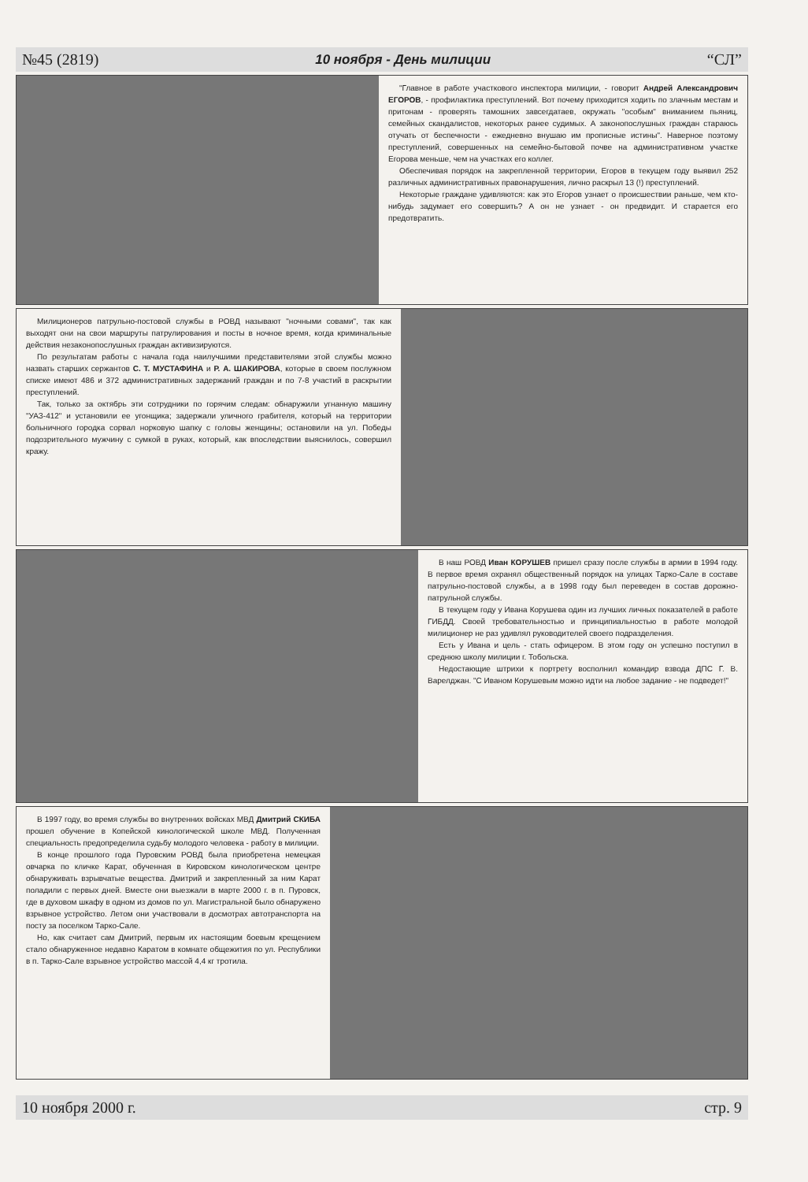№45 (2819) 10 ноября - День милиции “СЛ”
"Главное в работе участкового инспектора милиции, - говорит Андрей Александрович ЕГОРОВ, - профилактика преступлений. Вот почему приходится ходить по злачным местам и притонам - проверять тамошних завсегдатаев, окружать "особым" вниманием пьяниц, семейных скандалистов, некоторых ранее судимых. А законопослушных граждан стараюсь отучать от беспечности - ежедневно внушаю им прописные истины". Наверное поэтому преступлений, совершенных на семейно-бытовой почве на административном участке Егорова меньше, чем на участках его коллег.
Обеспечивая порядок на закрепленной территории, Егоров в текущем году выявил 252 различных административных правонарушения, лично раскрыл 13 (!) преступлений.
Некоторые граждане удивляются: как это Егоров узнает о происшествии раньше, чем кто-нибудь задумает его совершить? А он не узнает - он предвидит. И старается его предотвратить.
Милиционеров патрульно-постовой службы в РОВД называют "ночными совами", так как выходят они на свои маршруты патрулирования и посты в ночное время, когда криминальные действия незаконопослушных граждан активизируются.
По результатам работы с начала года наилучшими представителями этой службы можно назвать старших сержантов С. Т. МУСТАФИНА и Р. А. ШАКИРОВА, которые в своем послужном списке имеют 486 и 372 административных задержаний граждан и по 7-8 участий в раскрытии преступлений.
Так, только за октябрь эти сотрудники по горячим следам: обнаружили угнанную машину "УАЗ-412" и установили ее угонщика; задержали уличного грабителя, который на территории больничного городка сорвал норковую шапку с головы женщины; остановили на ул. Победы подозрительного мужчину с сумкой в руках, который, как впоследствии выяснилось, совершил кражу.
В наш РОВД Иван КОРУШЕВ пришел сразу после службы в армии в 1994 году. В первое время охранял общественный порядок на улицах Тарко-Сале в составе патрульно-постовой службы, а в 1998 году был переведен в состав дорожно-патрульной службы.
В текущем году у Ивана Корушева один из лучших личных показателей в работе ГИБДД. Своей требовательностью и принципиальностью в работе молодой милиционер не раз удивлял руководителей своего подразделения.
Есть у Ивана и цель - стать офицером. В этом году он успешно поступил в среднюю школу милиции г. Тобольска.
Недостающие штрихи к портрету восполнил командир взвода ДПС Г. В. Варелджан. "С Иваном Корушевым можно идти на любое задание - не подведет!"
В 1997 году, во время службы во внутренних войсках МВД Дмитрий СКИБА прошел обучение в Копейской кинологической школе МВД. Полученная специальность предопределила судьбу молодого человека - работу в милиции.
В конце прошлого года Пуровским РОВД была приобретена немецкая овчарка по кличке Карат, обученная в Кировском кинологическом центре обнаруживать взрывчатые вещества. Дмитрий и закрепленный за ним Карат поладили с первых дней. Вместе они выезжали в марте 2000 г. в п. Пуровск, где в духовом шкафу в одном из домов по ул. Магистральной было обнаружено взрывное устройство. Летом они участвовали в досмотрах автотранспорта на посту за поселком Тарко-Сале.
Но, как считает сам Дмитрий, первым их настоящим боевым крещением стало обнаруженное недавно Каратом в комнате общежития по ул. Республики в п. Тарко-Сале взрывное устройство массой 4,4 кг тротила.
10 ноября 2000 г. стр. 9